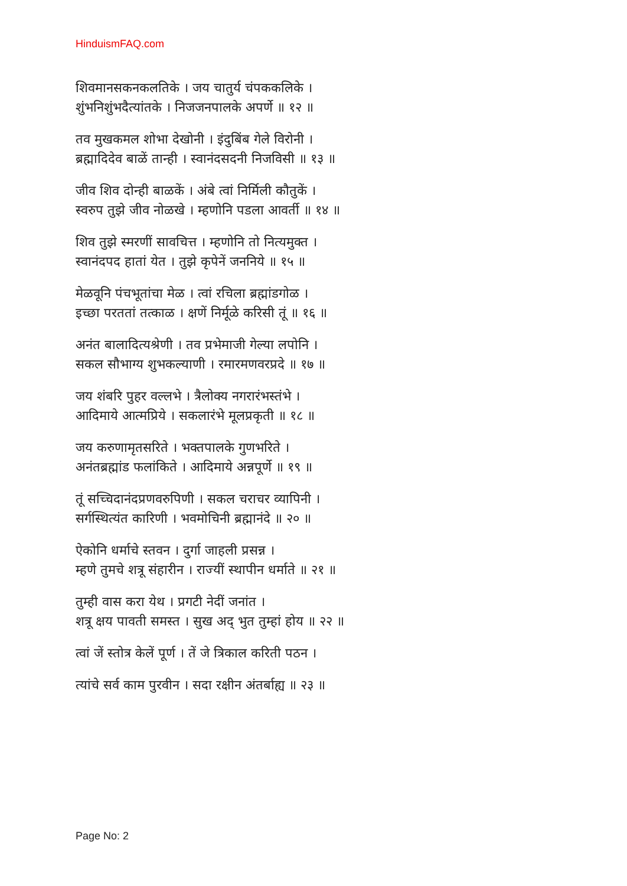HinduismFAQ.com
शिवमानसकनकलतिके । जय चातुर्य चंपककलिके ।
शुंभनिशुंभदैत्यांतके । निजजनपालके अपर्णे ॥ १२ ॥
तव मुखकमल शोभा देखोनी । इंदुबिंब गेले विरोनी ।
ब्रह्मादिदेव बाळें तान्ही । स्वानंदसदनी निजविसी ॥ १३ ॥
जीव शिव दोन्ही बाळकें । अंबे त्वां निर्मिली कौतुकें ।
स्वरुप तुझे जीव नोळखे । म्हणोनि पडला आवर्ती ॥ १४ ॥
शिव तुझे स्मरणीं सावचित्त । म्हणोनि तो नित्यमुक्त ।
स्वानंदपद हातां येत । तुझे कृपेनें जननिये ॥ १५ ॥
मेळवूनि पंचभूतांचा मेळ । त्वां रचिला ब्रह्मांडगोळ ।
इच्छा परततां तत्काळ । क्षणें निर्मूळे करिसी तूं ॥ १६ ॥
अनंत बालादित्यश्रेणी । तव प्रभेमाजी गेल्या लपोनि ।
सकल सौभाग्य शुभकल्याणी । रमारमणवरप्रदे ॥ १७ ॥
जय शंबरि पुहर वल्लभे । त्रैलोक्य नगरारंभस्तंभे ।
आदिमाये आत्मप्रिये । सकलारंभे मूलप्रकृती ॥ १८ ॥
जय करुणामृतसरिते । भक्तपालके गुणभरिते ।
अनंतब्रह्मांड फलांकिते । आदिमाये अन्नपूर्णे ॥ १९ ॥
तूं सच्चिदानंदप्रणवरुपिणी । सकल चराचर व्यापिनी ।
सर्गस्थित्यंत कारिणी । भवमोचिनी ब्रह्मानंदे ॥ २० ॥
ऐकोनि धर्माचे स्तवन । दुर्गा जाहली प्रसन्न ।
म्हणे तुमचे शत्रू संहारीन । राज्यीं स्थापीन धर्माते ॥ २१ ॥
तुम्ही वास करा येथ । प्रगटी नेदीं जनांत ।
शत्रू क्षय पावती समस्त । सुख अद् भुत तुम्हां होय ॥ २२ ॥
त्वां जें स्तोत्र केलें पूर्ण । तें जे त्रिकाल करिती पठन ।
त्यांचे सर्व काम पुरवीन । सदा रक्षीन अंतर्बाह्य ॥ २३ ॥
Page No: 2